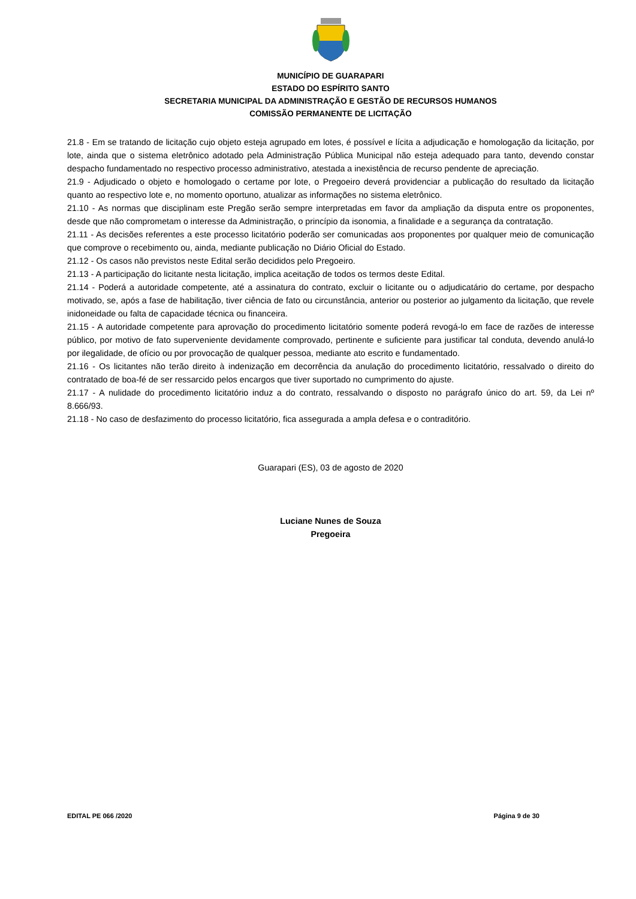MUNICÍPIO DE GUARAPARI
ESTADO DO ESPÍRITO SANTO
SECRETARIA MUNICIPAL DA ADMINISTRAÇÃO E GESTÃO DE RECURSOS HUMANOS
COMISSÃO PERMANENTE DE LICITAÇÃO
21.8 - Em se tratando de licitação cujo objeto esteja agrupado em lotes, é possível e lícita a adjudicação e homologação da licitação, por lote, ainda que o sistema eletrônico adotado pela Administração Pública Municipal não esteja adequado para tanto, devendo constar despacho fundamentado no respectivo processo administrativo, atestada a inexistência de recurso pendente de apreciação.
21.9 - Adjudicado o objeto e homologado o certame por lote, o Pregoeiro deverá providenciar a publicação do resultado da licitação quanto ao respectivo lote e, no momento oportuno, atualizar as informações no sistema eletrônico.
21.10 - As normas que disciplinam este Pregão serão sempre interpretadas em favor da ampliação da disputa entre os proponentes, desde que não comprometam o interesse da Administração, o princípio da isonomia, a finalidade e a segurança da contratação.
21.11 - As decisões referentes a este processo licitatório poderão ser comunicadas aos proponentes por qualquer meio de comunicação que comprove o recebimento ou, ainda, mediante publicação no Diário Oficial do Estado.
21.12 - Os casos não previstos neste Edital serão decididos pelo Pregoeiro.
21.13 - A participação do licitante nesta licitação, implica aceitação de todos os termos deste Edital.
21.14 - Poderá a autoridade competente, até a assinatura do contrato, excluir o licitante ou o adjudicatário do certame, por despacho motivado, se, após a fase de habilitação, tiver ciência de fato ou circunstância, anterior ou posterior ao julgamento da licitação, que revele inidoneidade ou falta de capacidade técnica ou financeira.
21.15 - A autoridade competente para aprovação do procedimento licitatório somente poderá revogá-lo em face de razões de interesse público, por motivo de fato superveniente devidamente comprovado, pertinente e suficiente para justificar tal conduta, devendo anulá-lo por ilegalidade, de ofício ou por provocação de qualquer pessoa, mediante ato escrito e fundamentado.
21.16 - Os licitantes não terão direito à indenização em decorrência da anulação do procedimento licitatório, ressalvado o direito do contratado de boa-fé de ser ressarcido pelos encargos que tiver suportado no cumprimento do ajuste.
21.17 - A nulidade do procedimento licitatório induz a do contrato, ressalvando o disposto no parágrafo único do art. 59, da Lei nº 8.666/93.
21.18 - No caso de desfazimento do processo licitatório, fica assegurada a ampla defesa e o contraditório.
Guarapari (ES), 03 de agosto de 2020
Luciane Nunes de Souza
Pregoeira
EDITAL PE 066 /2020 Página 9 de 30